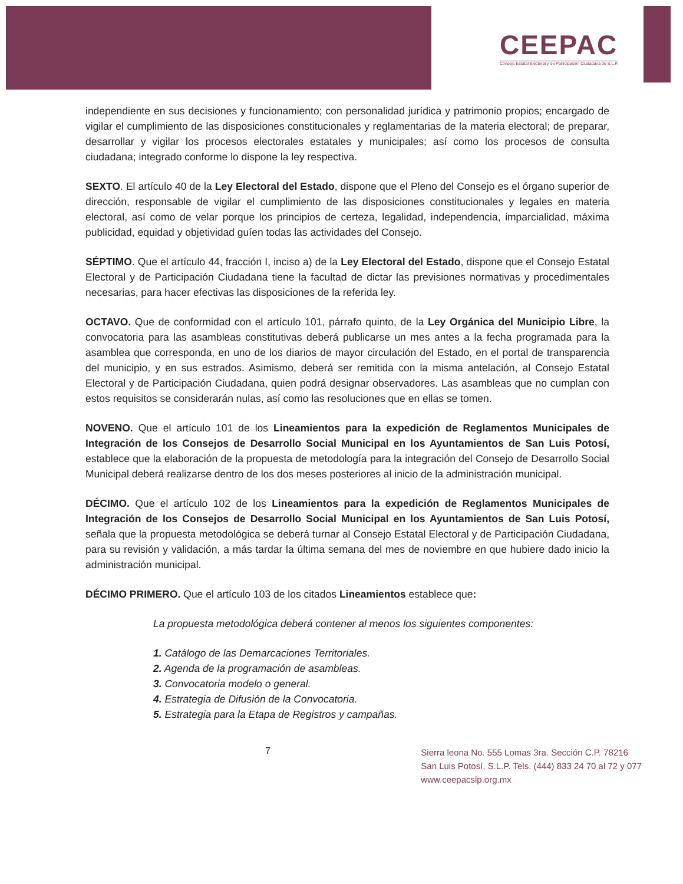CEEPAC
Consejo Estatal Electoral y de Participación Ciudadana de S.L.P.
independiente en sus decisiones y funcionamiento; con personalidad jurídica y patrimonio propios; encargado de vigilar el cumplimiento de las disposiciones constitucionales y reglamentarias de la materia electoral; de preparar, desarrollar y vigilar los procesos electorales estatales y municipales; así como los procesos de consulta ciudadana; integrado conforme lo dispone la ley respectiva.
SEXTO. El artículo 40 de la Ley Electoral del Estado, dispone que el Pleno del Consejo es el órgano superior de dirección, responsable de vigilar el cumplimiento de las disposiciones constitucionales y legales en materia electoral, así como de velar porque los principios de certeza, legalidad, independencia, imparcialidad, máxima publicidad, equidad y objetividad guíen todas las actividades del Consejo.
SÉPTIMO. Que el artículo 44, fracción I, inciso a) de la Ley Electoral del Estado, dispone que el Consejo Estatal Electoral y de Participación Ciudadana tiene la facultad de dictar las previsiones normativas y procedimentales necesarias, para hacer efectivas las disposiciones de la referida ley.
OCTAVO. Que de conformidad con el artículo 101, párrafo quinto, de la Ley Orgánica del Municipio Libre, la convocatoria para las asambleas constitutivas deberá publicarse un mes antes a la fecha programada para la asamblea que corresponda, en uno de los diarios de mayor circulación del Estado, en el portal de transparencia del municipio, y en sus estrados. Asimismo, deberá ser remitida con la misma antelación, al Consejo Estatal Electoral y de Participación Ciudadana, quien podrá designar observadores. Las asambleas que no cumplan con estos requisitos se considerarán nulas, así como las resoluciones que en ellas se tomen.
NOVENO. Que el artículo 101 de los Lineamientos para la expedición de Reglamentos Municipales de Integración de los Consejos de Desarrollo Social Municipal en los Ayuntamientos de San Luis Potosí, establece que la elaboración de la propuesta de metodología para la integración del Consejo de Desarrollo Social Municipal deberá realizarse dentro de los dos meses posteriores al inicio de la administración municipal.
DÉCIMO. Que el artículo 102 de los Lineamientos para la expedición de Reglamentos Municipales de Integración de los Consejos de Desarrollo Social Municipal en los Ayuntamientos de San Luis Potosí, señala que la propuesta metodológica se deberá turnar al Consejo Estatal Electoral y de Participación Ciudadana, para su revisión y validación, a más tardar la última semana del mes de noviembre en que hubiere dado inicio la administración municipal.
DÉCIMO PRIMERO. Que el artículo 103 de los citados Lineamientos establece que:
La propuesta metodológica deberá contener al menos los siguientes componentes:
1. Catálogo de las Demarcaciones Territoriales.
2. Agenda de la programación de asambleas.
3. Convocatoria modelo o general.
4. Estrategia de Difusión de la Convocatoria.
5. Estrategia para la Etapa de Registros y campañas.
7
Sierra leona No. 555 Lomas 3ra. Sección C.P. 78216
San Luis Potosí, S.L.P. Tels. (444) 833 24 70 al 72 y 077
www.ceepacslp.org.mx